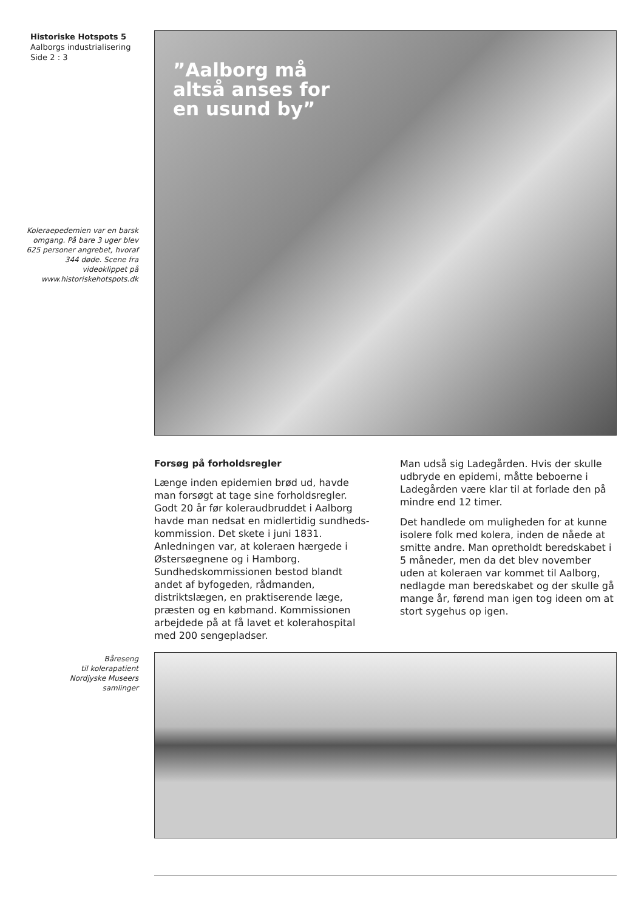Historiske Hotspots 5
Aalborgs industrialisering
Side 2 : 3
”Aalborg må
altså anses for
en usund by”
Koleraepedemien var en barsk omgang. På bare 3 uger blev 625 personer angrebet, hvoraf 344 døde. Scene fra videoklippet på www.historiskehotspots.dk
Forsøg på forholdsregler
Længe inden epidemien brød ud, havde man forsøgt at tage sine forholdsregler. Godt 20 år før koleraudbruddet i Aalborg havde man nedsat en midlertidig sundheds­kommission. Det skete i juni 1831. Anlednin­gen var, at koleraen hærgede i Østersøegne­ne og i Hamborg. Sundhedskommissionen bestod blandt andet af byfogeden, rådman­den, distriktslægen, en praktiserende læge, præsten og en købmand. Kommissionen arbejdede på at få lavet et kolerahospital med 200 sengepladser.
Man udså sig Ladegården. Hvis der skulle udbryde en epidemi, måtte beboerne i Ladegården være klar til at forlade den på mindre end 12 timer.
Det handlede om muligheden for at kunne isolere folk med kolera, inden de nåede at smitte andre. Man opretholdt beredskabet i 5 måneder, men da det blev november uden at koleraen var kommet til Aalborg, nedlagde man beredskabet og der skulle gå mange år, førend man igen tog ideen om at stort sygehus op igen.
Båreseng
til kolerapatient
Nordjyske Museers
samlinger